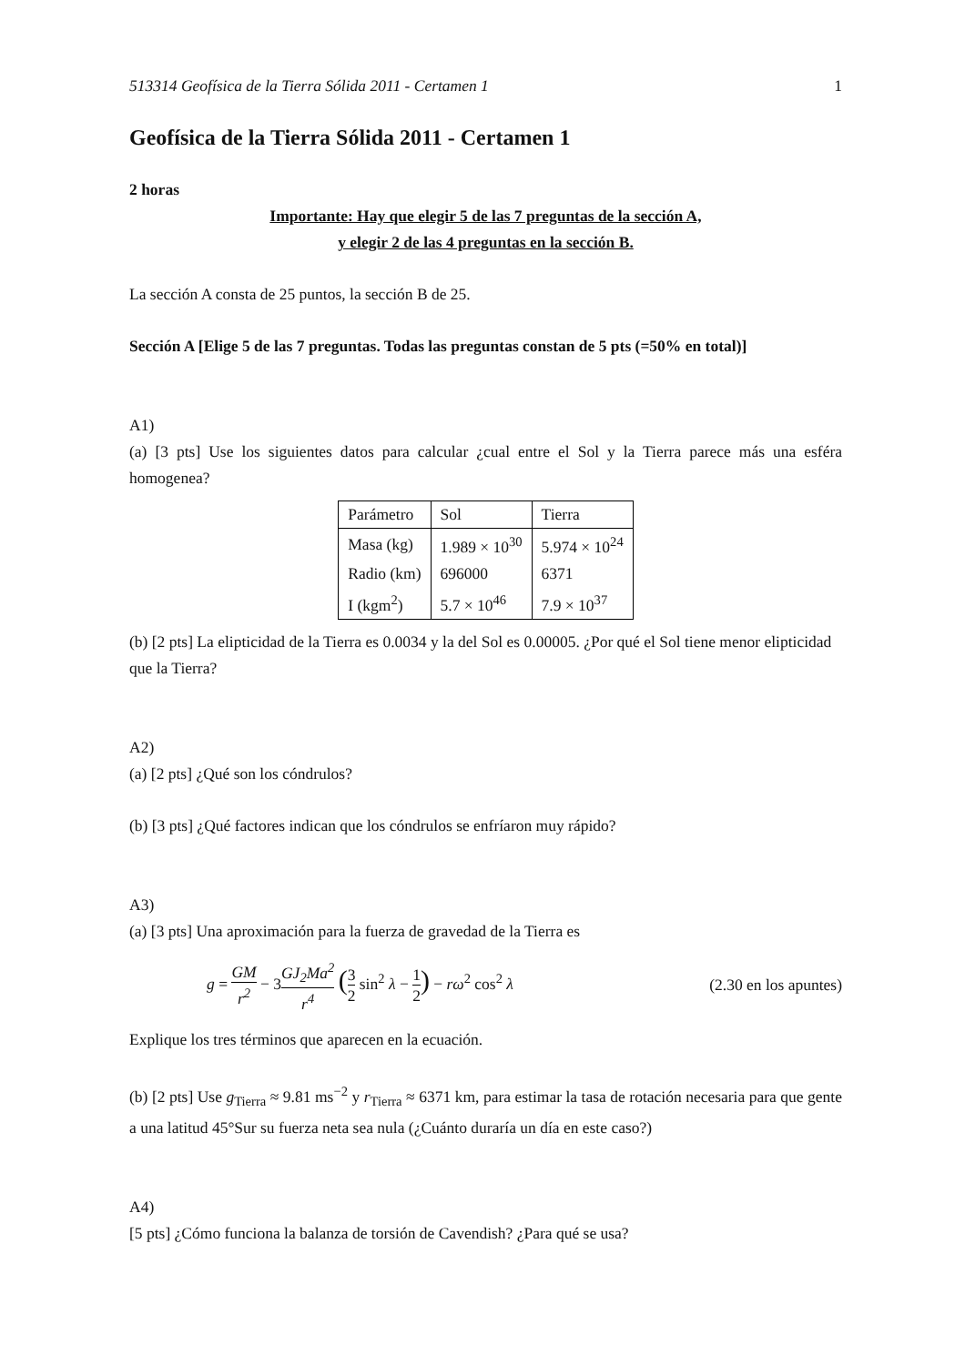513314 Geofísica de la Tierra Sólida 2011 - Certamen 1 1
Geofísica de la Tierra Sólida 2011 - Certamen 1
2 horas
Importante: Hay que elegir 5 de las 7 preguntas de la sección A,
y elegir 2 de las 4 preguntas en la sección B.
La sección A consta de 25 puntos, la sección B de 25.
Sección A [Elige 5 de las 7 preguntas. Todas las preguntas constan de 5 pts (=50% en total)]
A1)
(a) [3 pts] Use los siguientes datos para calcular ¿cual entre el Sol y la Tierra parece más una esféra homogenea?
| Parámetro | Sol | Tierra |
| Masa (kg) | 1.989 × 10<sup>30</sup> | 5.974 × 10<sup>24</sup> |
| Radio (km) | 696000 | 6371 |
| I (kgm<sup>2</sup>) | 5.7 × 10<sup>46</sup> | 7.9 × 10<sup>37</sup> |
(b) [2 pts] La elipticidad de la Tierra es 0.0034 y la del Sol es 0.00005. ¿Por qué el Sol tiene menor elipticidad que la Tierra?
A2)
(a) [2 pts] ¿Qué son los cóndrulos?
(b) [3 pts] ¿Qué factores indican que los cóndrulos se enfríaron muy rápido?
A3)
(a) [3 pts] Una aproximación para la fuerza de gravedad de la Tierra es
g = GM r<sup>2</sup> − 3GJ<sub>2</sub>Ma<sup>2</sup> r<sup>4</sup> (3 2 sin<sup>2</sup> λ − 1 2) − rω<sup>2</sup> cos<sup>2</sup> λ
(2.30 en los apuntes)
Explique los tres términos que aparecen en la ecuación.
(b) [2 pts] Use g<sub>Tierra</sub> ≈ 9.81 ms<sup>−2</sup> y r<sub>Tierra</sub> ≈ 6371 km, para estimar la tasa de rotación necesaria para que gente a una latitud 45°Sur su fuerza neta sea nula (¿Cuánto duraría un día en este caso?)
A4)
[5 pts] ¿Cómo funciona la balanza de torsión de Cavendish? ¿Para qué se usa?